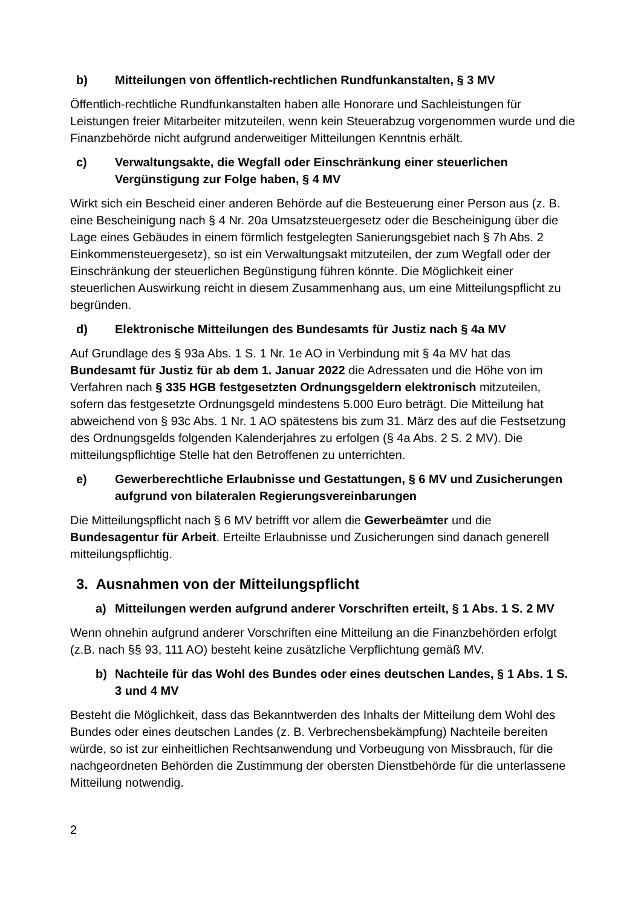b) Mitteilungen von öffentlich-rechtlichen Rundfunkanstalten, § 3 MV
Öffentlich-rechtliche Rundfunkanstalten haben alle Honorare und Sachleistungen für Leistungen freier Mitarbeiter mitzuteilen, wenn kein Steuerabzug vorgenommen wurde und die Finanzbehörde nicht aufgrund anderweitiger Mitteilungen Kenntnis erhält.
c) Verwaltungsakte, die Wegfall oder Einschränkung einer steuerlichen Vergünstigung zur Folge haben, § 4 MV
Wirkt sich ein Bescheid einer anderen Behörde auf die Besteuerung einer Person aus (z. B. eine Bescheinigung nach § 4 Nr. 20a Umsatzsteuergesetz oder die Bescheinigung über die Lage eines Gebäudes in einem förmlich festgelegten Sanierungsgebiet nach § 7h Abs. 2 Einkommensteuergesetz), so ist ein Verwaltungsakt mitzuteilen, der zum Wegfall oder der Einschränkung der steuerlichen Begünstigung führen könnte. Die Möglichkeit einer steuerlichen Auswirkung reicht in diesem Zusammenhang aus, um eine Mitteilungspflicht zu begründen.
d) Elektronische Mitteilungen des Bundesamts für Justiz nach § 4a MV
Auf Grundlage des § 93a Abs. 1 S. 1 Nr. 1e AO in Verbindung mit § 4a MV hat das Bundesamt für Justiz für ab dem 1. Januar 2022 die Adressaten und die Höhe von im Verfahren nach § 335 HGB festgesetzten Ordnungsgeldern elektronisch mitzuteilen, sofern das festgesetzte Ordnungsgeld mindestens 5.000 Euro beträgt. Die Mitteilung hat abweichend von § 93c Abs. 1 Nr. 1 AO spätestens bis zum 31. März des auf die Festsetzung des Ordnungsgelds folgenden Kalenderjahres zu erfolgen (§ 4a Abs. 2 S. 2 MV). Die mitteilungspflichtige Stelle hat den Betroffenen zu unterrichten.
e) Gewerberechtliche Erlaubnisse und Gestattungen, § 6 MV und Zusicherungen aufgrund von bilateralen Regierungsvereinbarungen
Die Mitteilungspflicht nach § 6 MV betrifft vor allem die Gewerbeämter und die Bundesagentur für Arbeit. Erteilte Erlaubnisse und Zusicherungen sind danach generell mitteilungspflichtig.
3. Ausnahmen von der Mitteilungspflicht
a) Mitteilungen werden aufgrund anderer Vorschriften erteilt, § 1 Abs. 1 S. 2 MV
Wenn ohnehin aufgrund anderer Vorschriften eine Mitteilung an die Finanzbehörden erfolgt (z.B. nach §§ 93, 111 AO) besteht keine zusätzliche Verpflichtung gemäß MV.
b) Nachteile für das Wohl des Bundes oder eines deutschen Landes, § 1 Abs. 1 S. 3 und 4 MV
Besteht die Möglichkeit, dass das Bekanntwerden des Inhalts der Mitteilung dem Wohl des Bundes oder eines deutschen Landes (z. B. Verbrechensbekämpfung) Nachteile bereiten würde, so ist zur einheitlichen Rechtsanwendung und Vorbeugung von Missbrauch, für die nachgeordneten Behörden die Zustimmung der obersten Dienstbehörde für die unterlassene Mitteilung notwendig.
2